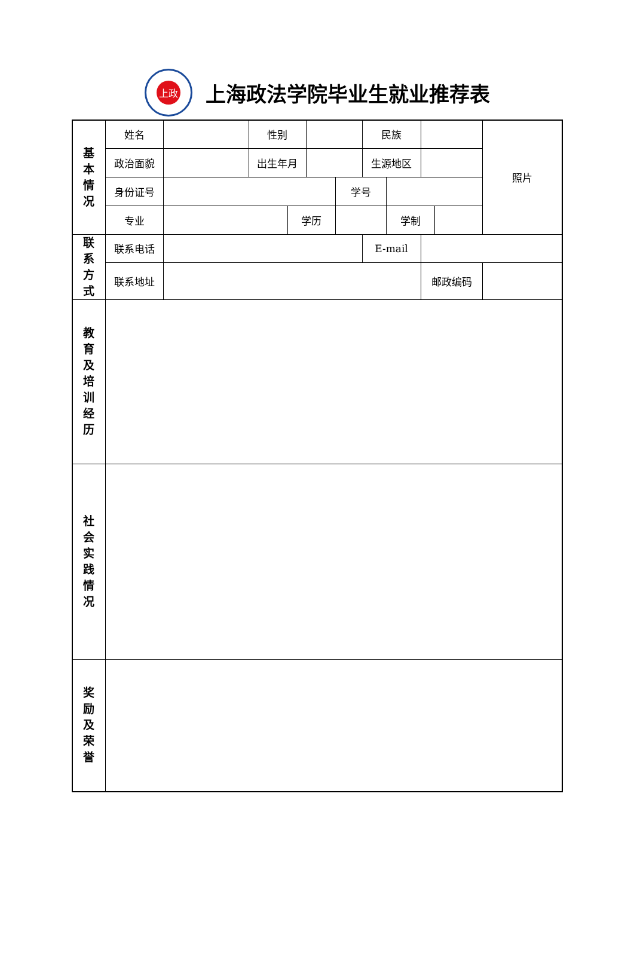上政
上海政法学院毕业生就业推荐表
| 基 本 情 况 | 姓名 | | 性别 | | | | 民族 | | | | 照片 |
| | 政治面貌 | | 出生年月 | | | | 生源地区 | | | | |
| | 身份证号 | | | | | 学号 | | | | | |
| | 专业 | | | 学历 | | | | 学制 | | | |
| 联 系 方 式 | 联系电话 | | | | | | E-mail | | | | |
| | 联系地址 | | | | | | | | 邮政编码 | | |
| 教 育 及 培 训 经 历 | | | | | | | | | | | |
| 社 会 实 践 情 况 | | | | | | | | | | | |
| 奖 励 及 荣 誉 | | | | | | | | | | | |